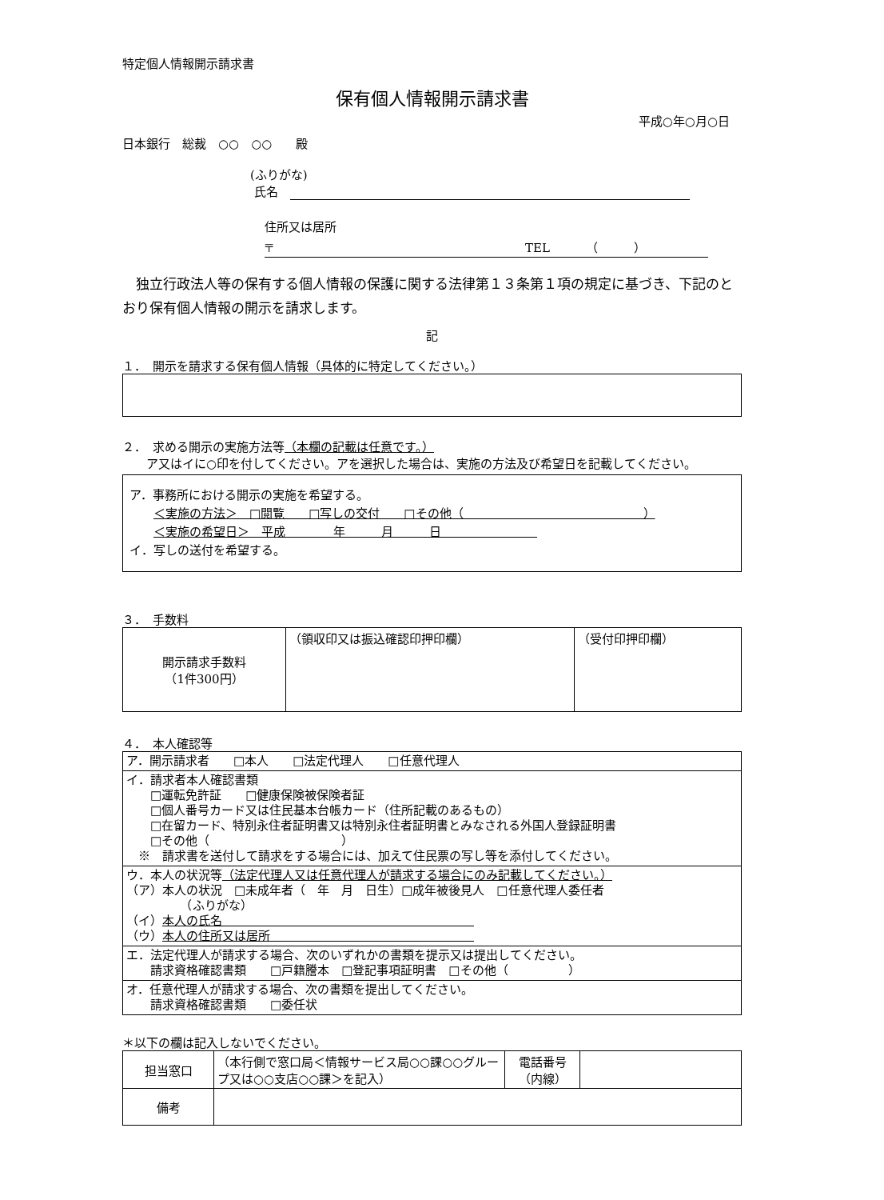特定個人情報開示請求書
保有個人情報開示請求書
平成○年○月○日
日本銀行　総裁　○○　○○　　殿
(ふりがな)
氏名　
住所又は居所
〒　　　　　　　　　　　　　　　　　　　　　TEL　　　（　　　）
　独立行政法人等の保有する個人情報の保護に関する法律第１３条第１項の規定に基づき、下記のとおり保有個人情報の開示を請求します。
記
１．　開示を請求する保有個人情報（具体的に特定してください。）
２．　求める開示の実施方法等（本欄の記載は任意です。）
　　ア又はイに○印を付してください。アを選択した場合は、実施の方法及び希望日を記載してください。
ア．事務所における開示の実施を希望する。
　　＜実施の方法＞　□閲覧　　□写しの交付　　□その他（　　　　　　　　　　　　　　　）
　　＜実施の希望日＞　平成　　　　年　　　月　　　日　　　　　　　　
イ．写しの送付を希望する。
３．　手数料
| 開示請求手数料 （1件300円） | （領収印又は振込確認印押印欄） | （受付印押印欄） |
４．　本人確認等
| ア．開示請求者 □本人 □法定代理人 □任意代理人 |
| イ．請求者本人確認書類 □運転免許証 □健康保険被保険者証 □個人番号カード又は住民基本台帳カード（住所記載のあるもの） □在留カード、特別永住者証明書又は特別永住者証明書とみなされる外国人登録証明書 □その他（ ） ※ 請求書を送付して請求をする場合には、加えて住民票の写し等を添付してください。 |
| ウ．本人の状況等 （法定代理人又は任意代理人が請求する場合にのみ記載してください。） （ア）本人の状況 □未成年者（ 年 月 日生）□成年被後見人 □任意代理人委任者 （ふりがな） （イ） 本人の氏名 （ウ） 本人の住所又は居所 |
| エ．法定代理人が請求する場合、次のいずれかの書類を提示又は提出してください。 請求資格確認書類 □戸籍謄本 □登記事項証明書 □その他（ ） |
| オ．任意代理人が請求する場合、次の書類を提出してください。 請求資格確認書類 □委任状 |
＊以下の欄は記入しないでください。
| 担当窓口 | （本行側で窓口局＜情報サービス局○○課○○グループ又は○○支店○○課＞を記入） | 電話番号 （内線） | |
| 備考 | | | |